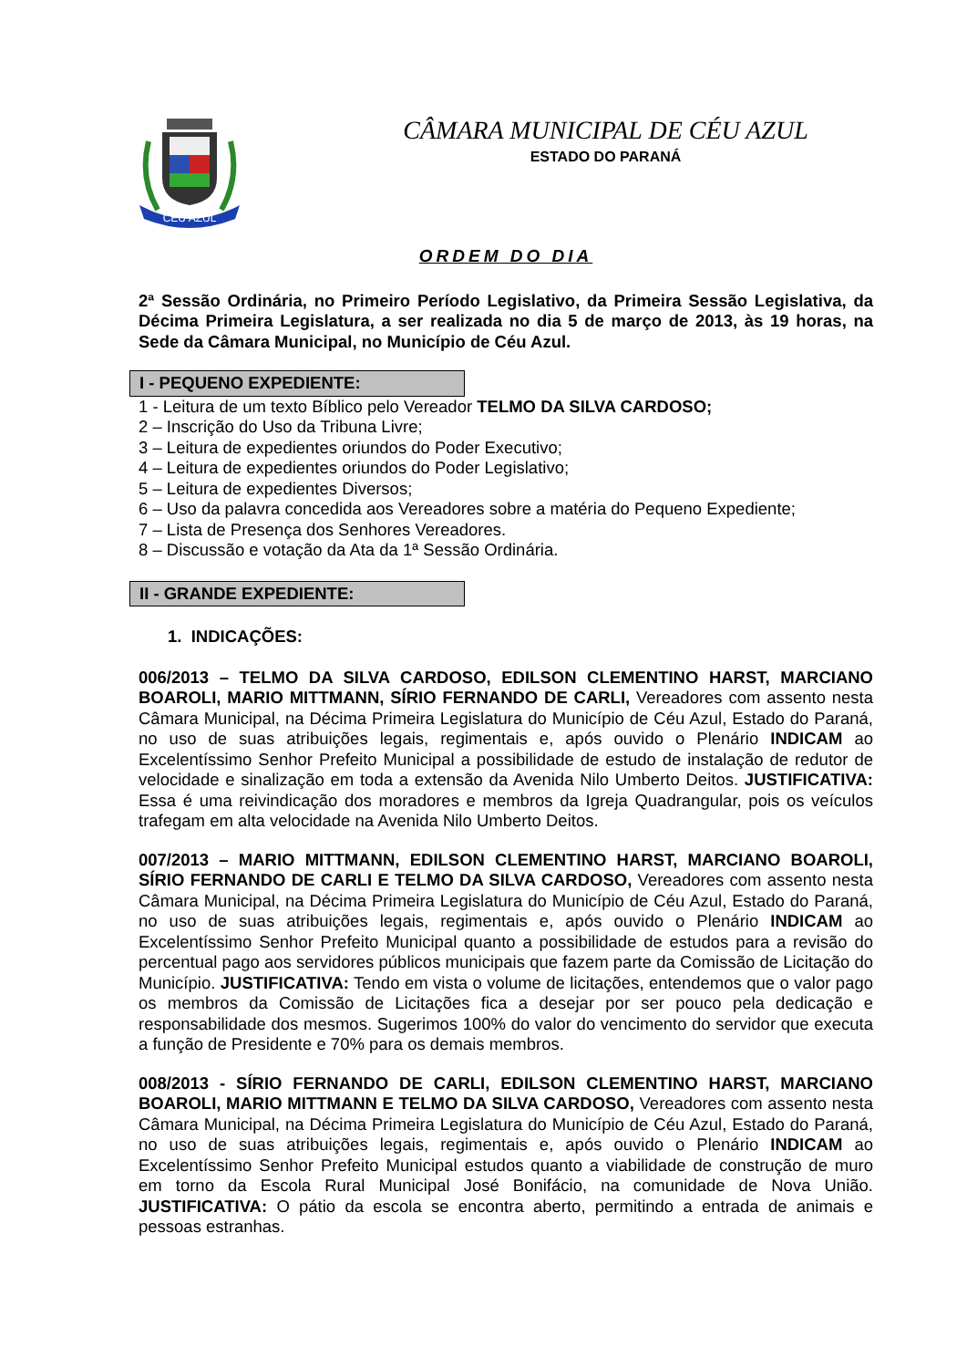CÉU AZUL
CÂMARA MUNICIPAL DE CÉU AZUL
ESTADO DO PARANÁ
ORDEM DO DIA
2ª Sessão Ordinária, no Primeiro Período Legislativo, da Primeira Sessão Legislativa, da Décima Primeira Legislatura, a ser realizada no dia 5 de março de 2013, às 19 horas, na Sede da Câmara Municipal, no Município de Céu Azul.
I - PEQUENO EXPEDIENTE:
1 - Leitura de um texto Bíblico pelo Vereador TELMO DA SILVA CARDOSO;
2 – Inscrição do Uso da Tribuna Livre;
3 – Leitura de expedientes oriundos do Poder Executivo;
4 – Leitura de expedientes oriundos do Poder Legislativo;
5 – Leitura de expedientes Diversos;
6 – Uso da palavra concedida aos Vereadores sobre a matéria do Pequeno Expediente;
7 – Lista de Presença dos Senhores Vereadores.
8 – Discussão e votação da Ata da 1ª Sessão Ordinária.
II - GRANDE EXPEDIENTE:
1. INDICAÇÕES:
006/2013 – TELMO DA SILVA CARDOSO, EDILSON CLEMENTINO HARST, MARCIANO BOAROLI, MARIO MITTMANN, SÍRIO FERNANDO DE CARLI, Vereadores com assento nesta Câmara Municipal, na Décima Primeira Legislatura do Município de Céu Azul, Estado do Paraná, no uso de suas atribuições legais, regimentais e, após ouvido o Plenário INDICAM ao Excelentíssimo Senhor Prefeito Municipal a possibilidade de estudo de instalação de redutor de velocidade e sinalização em toda a extensão da Avenida Nilo Umberto Deitos. JUSTIFICATIVA: Essa é uma reivindicação dos moradores e membros da Igreja Quadrangular, pois os veículos trafegam em alta velocidade na Avenida Nilo Umberto Deitos.
007/2013 – MARIO MITTMANN, EDILSON CLEMENTINO HARST, MARCIANO BOAROLI, SÍRIO FERNANDO DE CARLI E TELMO DA SILVA CARDOSO, Vereadores com assento nesta Câmara Municipal, na Décima Primeira Legislatura do Município de Céu Azul, Estado do Paraná, no uso de suas atribuições legais, regimentais e, após ouvido o Plenário INDICAM ao Excelentíssimo Senhor Prefeito Municipal quanto a possibilidade de estudos para a revisão do percentual pago aos servidores públicos municipais que fazem parte da Comissão de Licitação do Município. JUSTIFICATIVA: Tendo em vista o volume de licitações, entendemos que o valor pago os membros da Comissão de Licitações fica a desejar por ser pouco pela dedicação e responsabilidade dos mesmos. Sugerimos 100% do valor do vencimento do servidor que executa a função de Presidente e 70% para os demais membros.
008/2013 - SÍRIO FERNANDO DE CARLI, EDILSON CLEMENTINO HARST, MARCIANO BOAROLI, MARIO MITTMANN E TELMO DA SILVA CARDOSO, Vereadores com assento nesta Câmara Municipal, na Décima Primeira Legislatura do Município de Céu Azul, Estado do Paraná, no uso de suas atribuições legais, regimentais e, após ouvido o Plenário INDICAM ao Excelentíssimo Senhor Prefeito Municipal estudos quanto a viabilidade de construção de muro em torno da Escola Rural Municipal José Bonifácio, na comunidade de Nova União. JUSTIFICATIVA: O pátio da escola se encontra aberto, permitindo a entrada de animais e pessoas estranhas.